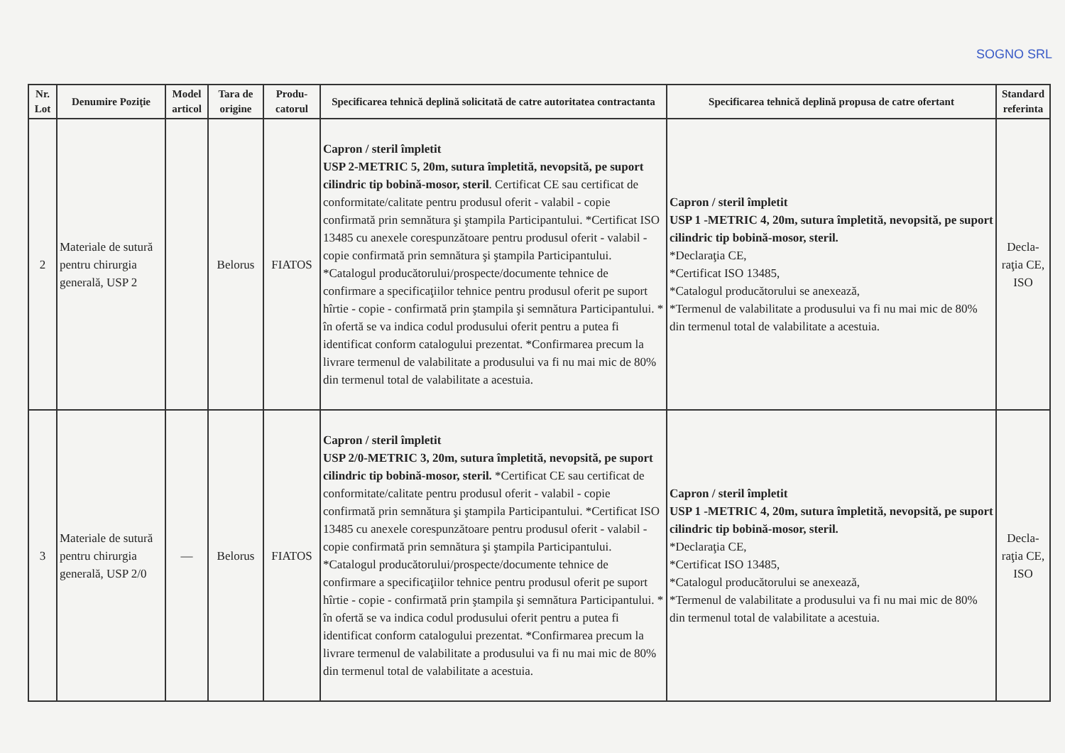SOGNO SRL
| Nr. Lot | Denumire Poziţie | Model articol | Tara de origine | Produ-catorul | Specificarea tehnică deplină solicitată de catre autoritatea contractanta | Specificarea tehnică deplină propusa de catre ofertant | Standard referinta |
| --- | --- | --- | --- | --- | --- | --- | --- |
| 2 | Materiale de sutură pentru chirurgia generală, USP 2 | | Belorus | FIATOS | Capron / steril împletit USP 2-METRIC 5, 20m, sutura împletită, nevopsită, pe suport cilindric tip bobină-mosor, steril . Certificat CE sau certificat de conformitate/calitate pentru produsul oferit - valabil - copie confirmată prin semnătura şi ştampila Participantului. *Certificat ISO 13485 cu anexele corespunzătoare pentru produsul oferit - valabil - copie confirmată prin semnătura şi ştampila Participantului. *Catalogul producătorului/prospecte/documente tehnice de confirmare a specificaţiilor tehnice pentru produsul oferit pe suport hîrtie - copie - confirmată prin ştampila şi semnătura Participantului. * în ofertă se va indica codul produsului oferit pentru a putea fi identificat conform catalogului prezentat. *Confirmarea precum la livrare termenul de valabilitate a produsului va fi nu mai mic de 80% din termenul total de valabilitate a acestuia. | Capron / steril împletit USP 1 -METRIC 4, 20m, sutura împletită, nevopsită, pe suport cilindric tip bobină-mosor, steril. *Declaraţia CE, *Certificat ISO 13485, *Catalogul producătorului se anexează, *Termenul de valabilitate a produsului va fi nu mai mic de 80% din termenul total de valabilitate a acestuia. | Decla-raţia CE, ISO |
| 3 | Materiale de sutură pentru chirurgia generală, USP 2/0 | — | Belorus | FIATOS | Capron / steril împletit USP 2/0-METRIC 3, 20m, sutura împletită, nevopsită, pe suport cilindric tip bobină-mosor, steril. *Certificat CE sau certificat de conformitate/calitate pentru produsul oferit - valabil - copie confirmată prin semnătura şi ştampila Participantului. *Certificat ISO 13485 cu anexele corespunzătoare pentru produsul oferit - valabil - copie confirmată prin semnătura şi ştampila Participantului. *Catalogul producătorului/prospecte/documente tehnice de confirmare a specificaţiilor tehnice pentru produsul oferit pe suport hîrtie - copie - confirmată prin ştampila şi semnătura Participantului. * în ofertă se va indica codul produsului oferit pentru a putea fi identificat conform catalogului prezentat. *Confirmarea precum la livrare termenul de valabilitate a produsului va fi nu mai mic de 80% din termenul total de valabilitate a acestuia. | Capron / steril împletit USP 1 -METRIC 4, 20m, sutura împletită, nevopsită, pe suport cilindric tip bobină-mosor, steril. *Declaraţia CE, *Certificat ISO 13485, *Catalogul producătorului se anexează, *Termenul de valabilitate a produsului va fi nu mai mic de 80% din termenul total de valabilitate a acestuia. | Decla-raţia CE, ISO |